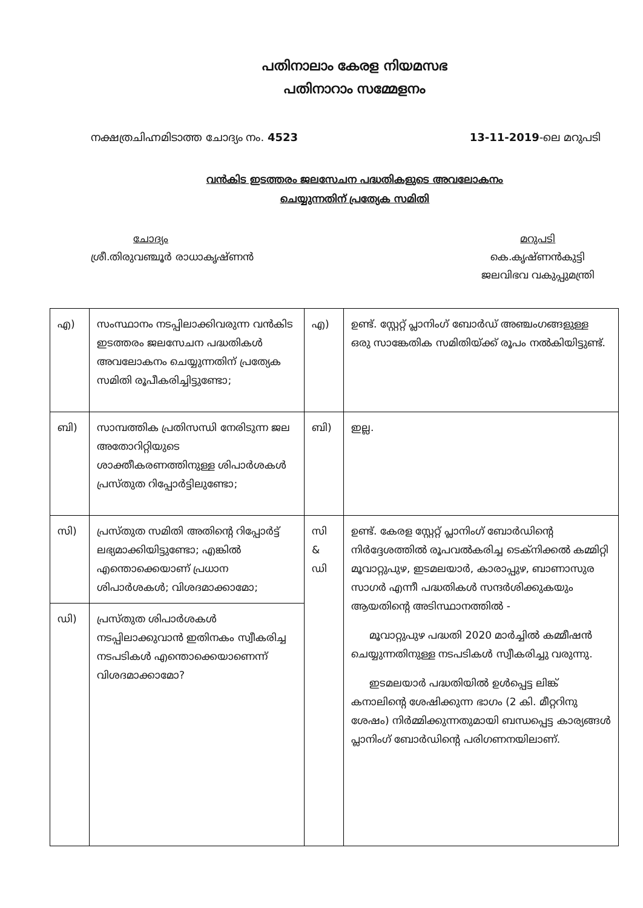പതിനാലാം കേരള നിയമസഭ
പതിനാറാം സമ്മേളനം
നക്ഷത്രചിഹ്നമിടാത്ത ചോദ്യം നം. 4523 13-11-2019-ലെ മറുപടി
വൻകിട ഇടത്തരം ജലസേചന പദ്ധതികളുടെ അവലോകനം
ചെയ്യുന്നതിന് പ്രത്യേക സമിതി
ചോദ്യം
ശ്രീ.തിരുവഞ്ചൂർ രാധാകൃഷ്ണൻ
മറുപടി
കെ.കൃഷ്ണൻകുട്ടി
ജലവിഭവ വകുപ്പുമന്ത്രി
| എ) | സംസ്ഥാനം നടപ്പിലാക്കിവരുന്ന വൻകിട ഇടത്തരം ജലസേചന പദ്ധതികൾ അവലോകനം ചെയ്യുന്നതിന് പ്രത്യേക സമിതി രൂപീകരിച്ചിട്ടുണ്ടോ; | എ) | ഉണ്ട്. സ്റ്റേറ്റ് പ്ലാനിംഗ് ബോർഡ് അഞ്ചംഗങ്ങളുള്ള ഒരു സാങ്കേതിക സമിതിയ്ക്ക് രൂപം നൽകിയിട്ടുണ്ട്. |
| ബി) | സാമ്പത്തിക പ്രതിസന്ധി നേരിടുന്ന ജല അതോറിറ്റിയുടെ ശാക്തീകരണത്തിനുള്ള ശിപാർശകൾ പ്രസ്തുത റിപ്പോർട്ടിലുണ്ടോ; | ബി) | ഇല്ല. |
| സി) | പ്രസ്തുത സമിതി അതിന്റെ റിപ്പോർട്ട് ലഭ്യമാക്കിയിട്ടുണ്ടോ; എങ്കിൽ എന്തൊക്കെയാണ് പ്രധാന ശിപാർശകൾ; വിശദമാക്കാമോ; | സി & ഡി | ഉണ്ട്. കേരള സ്റ്റേറ്റ് പ്ലാനിംഗ് ബോർഡിന്റെ നിർദ്ദേശത്തിൽ രൂപവൽകരിച്ച ടെക്നിക്കൽ കമ്മിറ്റി മൂവാറ്റുപുഴ, ഇടമലയാർ, കാരാപ്പുഴ, ബാണാസുര സാഗർ എന്നീ പദ്ധതികൾ സന്ദർശിക്കുകയും ആയതിന്റെ അടിസ്ഥാനത്തിൽ - മൂവാറ്റുപുഴ പദ്ധതി 2020 മാർച്ചിൽ കമ്മീഷൻ ചെയ്യുന്നതിനുള്ള നടപടികൾ സ്വീകരിച്ചു വരുന്നു. ഇടമലയാർ പദ്ധതിയിൽ ഉൾപ്പെട്ട ലിങ്ക് കനാലിന്റെ ശേഷിക്കുന്ന ഭാഗം (2 കി. മീറ്ററിനു ശേഷം) നിർമ്മിക്കുന്നതുമായി ബന്ധപ്പെട്ട കാര്യങ്ങൾ പ്ലാനിംഗ് ബോർഡിന്റെ പരിഗണനയിലാണ്. |
| ഡി) | പ്രസ്തുത ശിപാർശകൾ നടപ്പിലാക്കുവാൻ ഇതിനകം സ്വീകരിച്ച നടപടികൾ എന്തൊക്കെയാണെന്ന് വിശദമാക്കാമോ? | | |